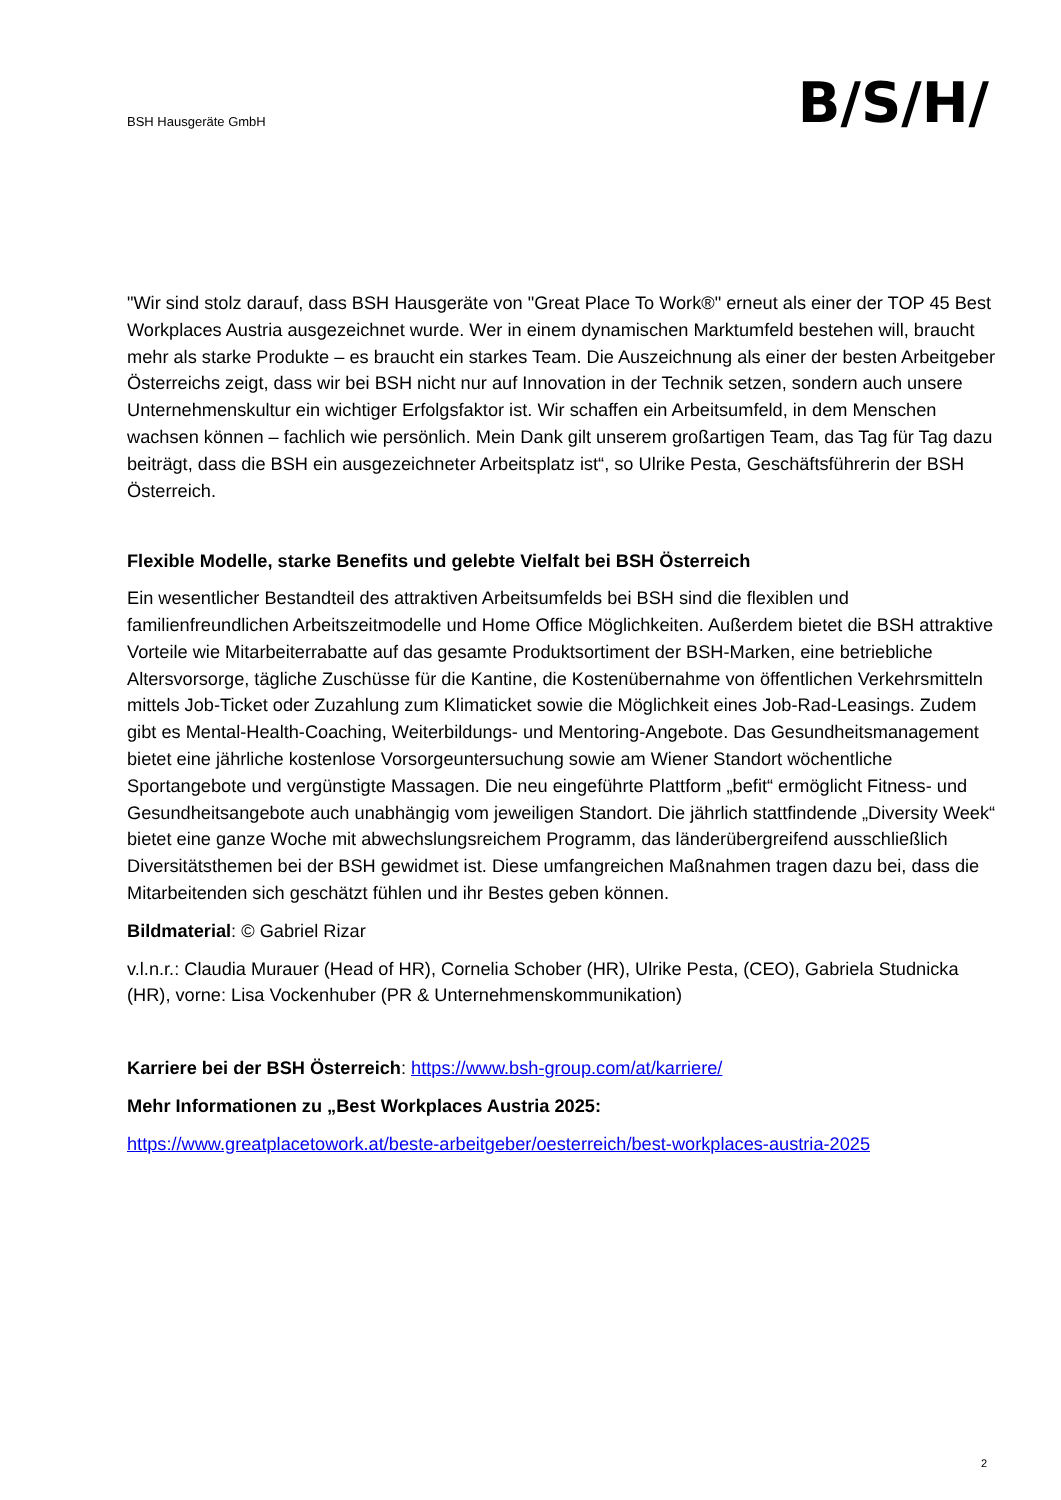BSH Hausgeräte GmbH
B/S/H/
"Wir sind stolz darauf, dass BSH Hausgeräte von "Great Place To Work®" erneut als einer der TOP 45 Best Workplaces Austria ausgezeichnet wurde. Wer in einem dynamischen Marktumfeld bestehen will, braucht mehr als starke Produkte – es braucht ein starkes Team. Die Auszeichnung als einer der besten Arbeitgeber Österreichs zeigt, dass wir bei BSH nicht nur auf Innovation in der Technik setzen, sondern auch unsere Unternehmenskultur ein wichtiger Erfolgsfaktor ist. Wir schaffen ein Arbeitsumfeld, in dem Menschen wachsen können – fachlich wie persönlich. Mein Dank gilt unserem großartigen Team, das Tag für Tag dazu beiträgt, dass die BSH ein ausgezeichneter Arbeitsplatz ist“, so Ulrike Pesta, Geschäftsführerin der BSH Österreich.
Flexible Modelle, starke Benefits und gelebte Vielfalt bei BSH Österreich
Ein wesentlicher Bestandteil des attraktiven Arbeitsumfelds bei BSH sind die flexiblen und familienfreundlichen Arbeitszeitmodelle und Home Office Möglichkeiten. Außerdem bietet die BSH attraktive Vorteile wie Mitarbeiterrabatte auf das gesamte Produktsortiment der BSH-Marken, eine betriebliche Altersvorsorge, tägliche Zuschüsse für die Kantine, die Kostenübernahme von öffentlichen Verkehrsmitteln mittels Job-Ticket oder Zuzahlung zum Klimaticket sowie die Möglichkeit eines Job-Rad-Leasings. Zudem gibt es Mental-Health-Coaching, Weiterbildungs- und Mentoring-Angebote. Das Gesundheitsmanagement bietet eine jährliche kostenlose Vorsorgeuntersuchung sowie am Wiener Standort wöchentliche Sportangebote und vergünstigte Massagen. Die neu eingeführte Plattform „befit“ ermöglicht Fitness- und Gesundheitsangebote auch unabhängig vom jeweiligen Standort. Die jährlich stattfindende „Diversity Week“ bietet eine ganze Woche mit abwechslungsreichem Programm, das länderübergreifend ausschließlich Diversitätsthemen bei der BSH gewidmet ist. Diese umfangreichen Maßnahmen tragen dazu bei, dass die Mitarbeitenden sich geschätzt fühlen und ihr Bestes geben können.
Bildmaterial: © Gabriel Rizar
v.l.n.r.: Claudia Murauer (Head of HR), Cornelia Schober (HR), Ulrike Pesta, (CEO), Gabriela Studnicka (HR), vorne: Lisa Vockenhuber (PR & Unternehmenskommunikation)
Karriere bei der BSH Österreich: https://www.bsh-group.com/at/karriere/
Mehr Informationen zu „Best Workplaces Austria 2025:
https://www.greatplacetowork.at/beste-arbeitgeber/oesterreich/best-workplaces-austria-2025
2